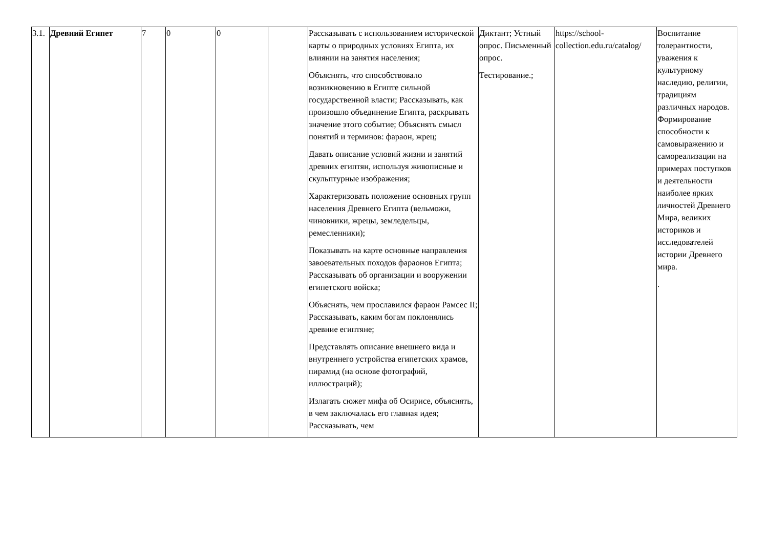| 3.1. | Древний Египет | 7 | 0 | 0 | | Рассказывать с использованием исторической карты о природных условиях Египта, их влиянии на занятия населения; Объяснять, что способствовало возникновению в Египте сильной государственной власти; Рассказывать, как произошло объединение Египта, раскрывать значение этого событие; Объяснять смысл понятий и терминов: фараон, жрец; Давать описание условий жизни и занятий древних египтян, используя живописные и скульптурные изображения; Характеризовать положение основных групп населения Древнего Египта (вельможи, чиновники, жрецы, земледельцы, ремесленники); Показывать на карте основные направления завоевательных походов фараонов Египта; Рассказывать об организации и вооружении египетского войска; Объяснять, чем прославился фараон Рамсес II; Рассказывать, каким богам поклонялись древние египтяне; Представлять описание внешнего вида и внутреннего устройства египетских храмов, пирамид (на основе фотографий, иллюстраций); Излагать сюжет мифа об Осирисе, объяснять, в чем заключалась его главная идея; Рассказывать, чем | Диктант; Устный опрос. Письменный опрос. Тестирование.; | https://school-collection.edu.ru/catalog/ | Воспитание толерантности, уважения к культурному наследию, религии, традициям различных народов. Формирование способности к самовыражению и самореализации на примерах поступков и деятельности наиболее ярких личностей Древнего Мира, великих историков и исследователей истории Древнего мира. . |